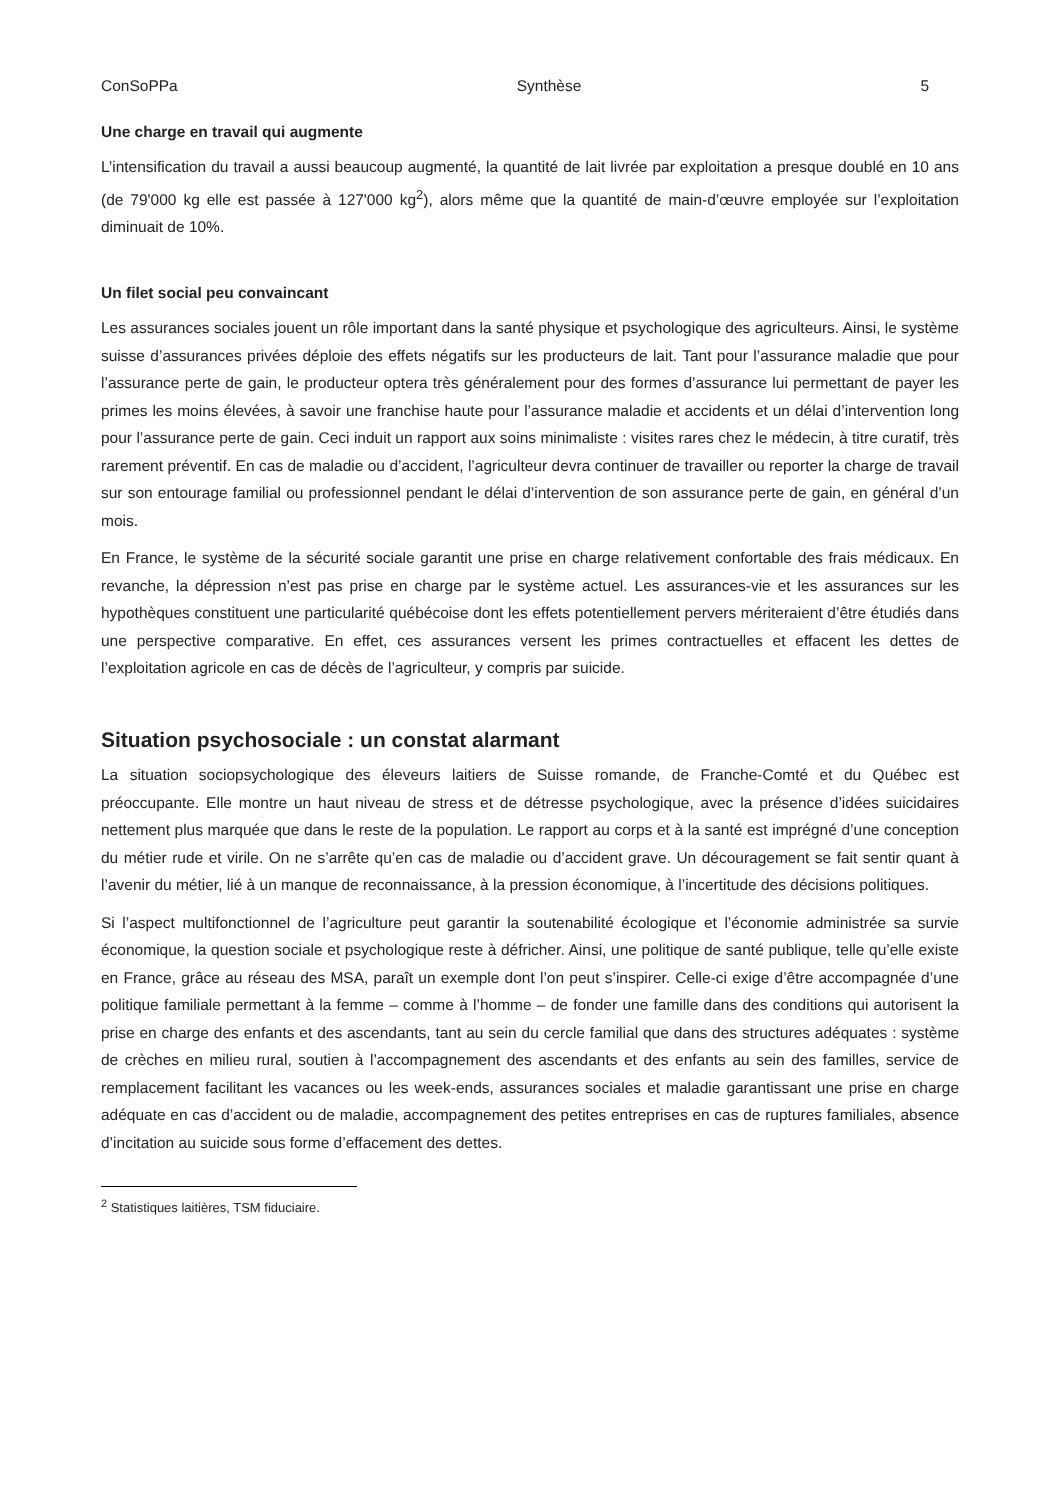ConSoPPa Synthèse 5
Une charge en travail qui augmente
L’intensification du travail a aussi beaucoup augmenté, la quantité de lait livrée par exploitation a presque doublé en 10 ans (de 79'000 kg elle est passée à 127'000 kg<sup>2</sup>), alors même que la quantité de main-d’œuvre employée sur l’exploitation diminuait de 10%.
Un filet social peu convaincant
Les assurances sociales jouent un rôle important dans la santé physique et psychologique des agriculteurs. Ainsi, le système suisse d’assurances privées déploie des effets négatifs sur les producteurs de lait. Tant pour l’assurance maladie que pour l’assurance perte de gain, le producteur optera très généralement pour des formes d’assurance lui permettant de payer les primes les moins élevées, à savoir une franchise haute pour l’assurance maladie et accidents et un délai d’intervention long pour l’assurance perte de gain. Ceci induit un rapport aux soins minimaliste : visites rares chez le médecin, à titre curatif, très rarement préventif. En cas de maladie ou d’accident, l’agriculteur devra continuer de travailler ou reporter la charge de travail sur son entourage familial ou professionnel pendant le délai d’intervention de son assurance perte de gain, en général d’un mois.
En France, le système de la sécurité sociale garantit une prise en charge relativement confortable des frais médicaux. En revanche, la dépression n’est pas prise en charge par le système actuel. Les assurances-vie et les assurances sur les hypothèques constituent une particularité québécoise dont les effets potentiellement pervers mériteraient d’être étudiés dans une perspective comparative. En effet, ces assurances versent les primes contractuelles et effacent les dettes de l’exploitation agricole en cas de décès de l’agriculteur, y compris par suicide.
Situation psychosociale : un constat alarmant
La situation sociopsychologique des éleveurs laitiers de Suisse romande, de Franche-Comté et du Québec est préoccupante. Elle montre un haut niveau de stress et de détresse psychologique, avec la présence d’idées suicidaires nettement plus marquée que dans le reste de la population. Le rapport au corps et à la santé est imprégné d’une conception du métier rude et virile. On ne s’arrête qu’en cas de maladie ou d’accident grave. Un découragement se fait sentir quant à l’avenir du métier, lié à un manque de reconnaissance, à la pression économique, à l’incertitude des décisions politiques.
Si l’aspect multifonctionnel de l’agriculture peut garantir la soutenabilité écologique et l’économie administrée sa survie économique, la question sociale et psychologique reste à défricher. Ainsi, une politique de santé publique, telle qu’elle existe en France, grâce au réseau des MSA, paraît un exemple dont l’on peut s’inspirer. Celle-ci exige d’être accompagnée d’une politique familiale permettant à la femme – comme à l’homme – de fonder une famille dans des conditions qui autorisent la prise en charge des enfants et des ascendants, tant au sein du cercle familial que dans des structures adéquates : système de crèches en milieu rural, soutien à l’accompagnement des ascendants et des enfants au sein des familles, service de remplacement facilitant les vacances ou les week-ends, assurances sociales et maladie garantissant une prise en charge adéquate en cas d’accident ou de maladie, accompagnement des petites entreprises en cas de ruptures familiales, absence d’incitation au suicide sous forme d’effacement des dettes.
<sup>2</sup> Statistiques laitières, TSM fiduciaire.